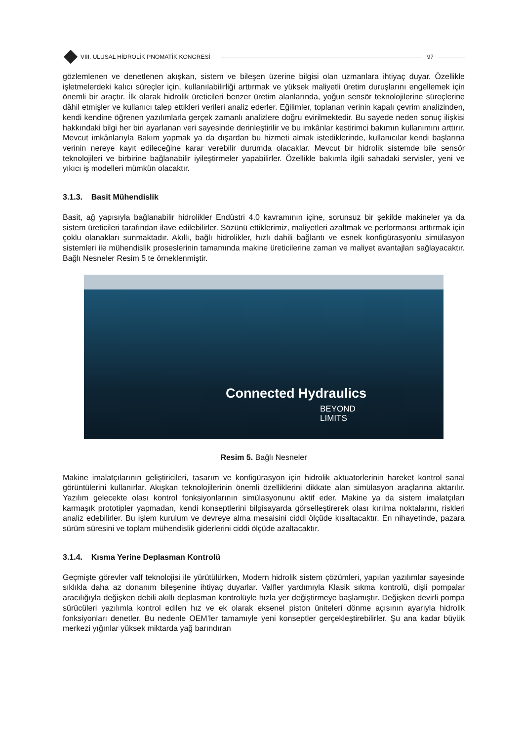VIII. ULUSAL HİDROLİK PNÖMATİK KONGRESİ
97
gözlemlenen ve denetlenen akışkan, sistem ve bileşen üzerine bilgisi olan uzmanlara ihtiyaç duyar. Özellikle işletmelerdeki kalıcı süreçler için, kullanılabilirliği arttırmak ve yüksek maliyetli üretim duruşlarını engellemek için önemli bir araçtır. İlk olarak hidrolik üreticileri benzer üretim alanlarında, yoğun sensör teknolojilerine süreçlerine dâhil etmişler ve kullanıcı talep ettikleri verileri analiz ederler. Eğilimler, toplanan verinin kapalı çevrim analizinden, kendi kendine öğrenen yazılımlarla gerçek zamanlı analizlere doğru evirilmektedir. Bu sayede neden sonuç ilişkisi hakkındaki bilgi her biri ayarlanan veri sayesinde derinleştirilir ve bu imkânlar kestirimci bakımın kullanımını arttırır. Mevcut imkânlarıyla Bakım yapmak ya da dışardan bu hizmeti almak istediklerinde, kullanıcılar kendi başlarına verinin nereye kayıt edileceğine karar verebilir durumda olacaklar. Mevcut bir hidrolik sistemde bile sensör teknolojileri ve birbirine bağlanabilir iyileştirmeler yapabilirler. Özellikle bakımla ilgili sahadaki servisler, yeni ve yıkıcı iş modelleri mümkün olacaktır.
3.1.3. Basit Mühendislik
Basit, ağ yapısıyla bağlanabilir hidrolikler Endüstri 4.0 kavramının içine, sorunsuz bir şekilde makineler ya da sistem üreticileri tarafından ilave edilebilirler. Sözünü ettiklerimiz, maliyetleri azaltmak ve performansı arttırmak için çoklu olanakları sunmaktadır. Akıllı, bağlı hidrolikler, hızlı dahili bağlantı ve esnek konfigürasyonlu simülasyon sistemleri ile mühendislik proseslerinin tamamında makine üreticilerine zaman ve maliyet avantajları sağlayacaktır. Bağlı Nesneler Resim 5 te örneklenmiştir.
Connected Hydraulics
BEYOND
LIMITS
Resim 5. Bağlı Nesneler
Makine imalatçılarının geliştiricileri, tasarım ve konfigürasyon için hidrolik aktuatorlerinin hareket kontrol sanal görüntülerini kullanırlar. Akışkan teknolojilerinin önemli özelliklerini dikkate alan simülasyon araçlarına aktarılır. Yazılım gelecekte olası kontrol fonksiyonlarının simülasyonunu aktif eder. Makine ya da sistem imalatçıları karmaşık prototipler yapmadan, kendi konseptlerini bilgisayarda görselleştirerek olası kırılma noktalarını, riskleri analiz edebilirler. Bu işlem kurulum ve devreye alma mesaisini ciddi ölçüde kısaltacaktır. En nihayetinde, pazara sürüm süresini ve toplam mühendislik giderlerini ciddi ölçüde azaltacaktır.
3.1.4. Kısma Yerine Deplasman Kontrolü
Geçmişte görevler valf teknolojisi ile yürütülürken, Modern hidrolik sistem çözümleri, yapılan yazılımlar sayesinde sıklıkla daha az donanım bileşenine ihtiyaç duyarlar. Valfler yardımıyla Klasik sıkma kontrolü, dişli pompalar aracılığıyla değişken debili akıllı deplasman kontrolüyle hızla yer değiştirmeye başlamıştır. Değişken devirli pompa sürücüleri yazılımla kontrol edilen hız ve ek olarak eksenel piston üniteleri dönme açısının ayarıyla hidrolik fonksiyonları denetler. Bu nedenle OEM’ler tamamıyle yeni konseptler gerçekleştirebilirler. Şu ana kadar büyük merkezi yığınlar yüksek miktarda yağ barındıran